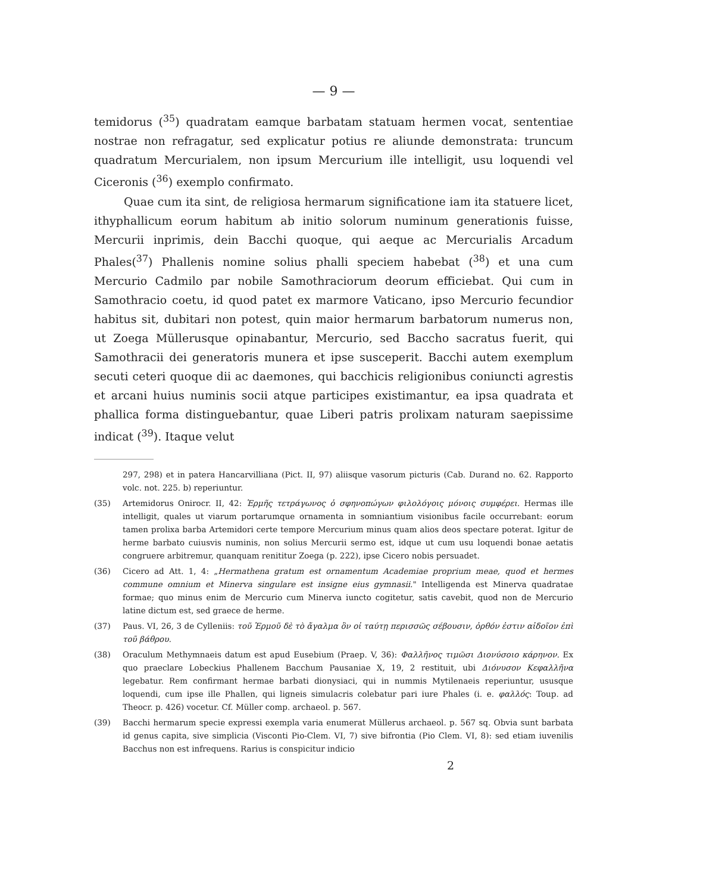— 9 —
temidorus (<sup>35</sup>) quadratam eamque barbatam statuam hermen vocat, sententiae nostrae non refragatur, sed explicatur potius re aliunde demonstrata: truncum quadratum Mercurialem, non ipsum Mercurium ille intelligit, usu loquendi vel Ciceronis (<sup>36</sup>) exemplo confirmato.
Quae cum ita sint, de religiosa hermarum significatione iam ita statuere licet, ithyphallicum eorum habitum ab initio solorum numinum generationis fuisse, Mercurii inprimis, dein Bacchi quoque, qui aeque ac Mercurialis Arcadum Phales(<sup>37</sup>) Phallenis nomine solius phalli speciem habebat (<sup>38</sup>) et una cum Mercurio Cadmilo par nobile Samothraciorum deorum efficiebat. Qui cum in Samothracio coetu, id quod patet ex marmore Vaticano, ipso Mercurio fecundior habitus sit, dubitari non potest, quin maior hermarum barbatorum numerus non, ut Zoega Müllerusque opinabantur, Mercurio, sed Baccho sacratus fuerit, qui Samothracii dei generatoris munera et ipse susceperit. Bacchi autem exemplum secuti ceteri quoque dii ac daemones, qui bacchicis religionibus coniuncti agrestis et arcani huius numinis socii atque participes existimantur, ea ipsa quadrata et phallica forma distinguebantur, quae Liberi patris prolixam naturam saepissime indicat (<sup>39</sup>). Itaque velut
297, 298) et in patera Hancarvilliana (Pict. II, 97) aliisque vasorum picturis (Cab. Durand no. 62. Rapporto volc. not. 225. b) reperiuntur.
(35) Artemidorus Onirocr. II, 42: Ἑρμῆς τετράγωνος ὁ σφηνοπώγων φιλολόγοις μόνοις συμφέρει. Hermas ille intelligit, quales ut viarum portarumque ornamenta in somniantium visionibus facile occurrebant: eorum tamen prolixa barba Artemidori certe tempore Mercurium minus quam alios deos spectare poterat. Igitur de herme barbato cuiusvis numinis, non solius Mercurii sermo est, idque ut cum usu loquendi bonae aetatis congruere arbitremur, quanquam renititur Zoega (p. 222), ipse Cicero nobis persuadet.
(36) Cicero ad Att. 1, 4: „Hermathena gratum est ornamentum Academiae proprium meae, quod et hermes commune omnium et Minerva singulare est insigne eius gymnasii." Intelligenda est Minerva quadratae formae; quo minus enim de Mercurio cum Minerva iuncto cogitetur, satis cavebit, quod non de Mercurio latine dictum est, sed graece de herme.
(37) Paus. VI, 26, 3 de Cylleniis: τοῦ Ἑρμοῦ δὲ τὸ ἄγαλμα ὃν οἱ ταύτῃ περισσῶς σέβουσιν, ὀρθόν ἐστιν αἰδοῖον ἐπὶ τοῦ βάθρου.
(38) Oraculum Methymnaeis datum est apud Eusebium (Praep. V, 36): Φαλλῆνος τιμῶσι Διονύσοιο κάρηνον. Ex quo praeclare Lobeckius Phallenem Bacchum Pausaniae X, 19, 2 restituit, ubi Διόνυσον Κεφαλλῆνα legebatur. Rem confirmant hermae barbati dionysiaci, qui in nummis Mytilenaeis reperiuntur, ususque loquendi, cum ipse ille Phallen, qui ligneis simulacris colebatur pari iure Phales (i. e. φαλλός: Toup. ad Theocr. p. 426) vocetur. Cf. Müller comp. archaeol. p. 567.
(39) Bacchi hermarum specie expressi exempla varia enumerat Müllerus archaeol. p. 567 sq. Obvia sunt barbata id genus capita, sive simplicia (Visconti Pio-Clem. VI, 7) sive bifrontia (Pio Clem. VI, 8): sed etiam iuvenilis Bacchus non est infrequens. Rarius is conspicitur indicio
2